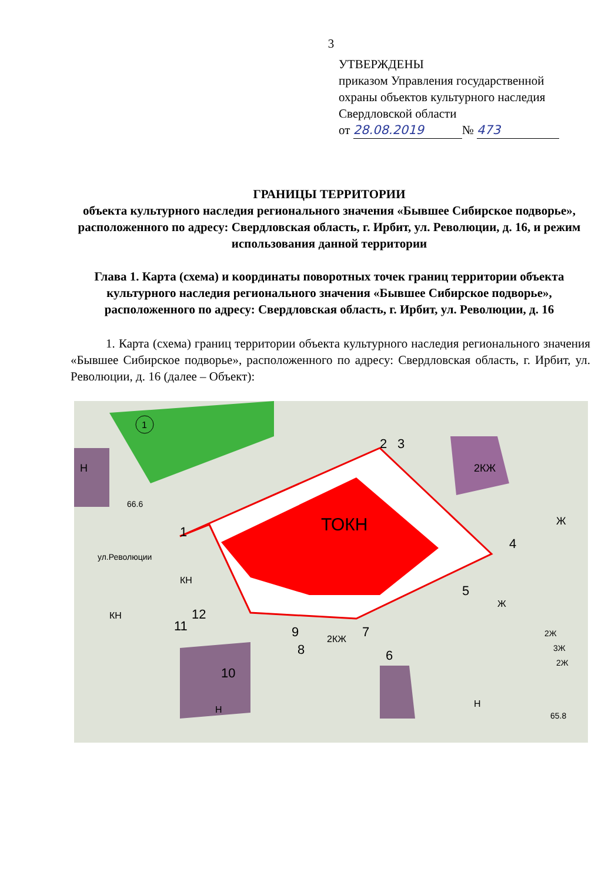3
УТВЕРЖДЕНЫ
приказом Управления государственной
охраны объектов культурного наследия
Свердловской области
от 28.08.2019 № 473
ГРАНИЦЫ ТЕРРИТОРИИ
объекта культурного наследия регионального значения «Бывшее Сибирское подворье», расположенного по адресу: Свердловская область, г. Ирбит, ул. Революции, д. 16, и режим использования данной территории
Глава 1. Карта (схема) и координаты поворотных точек границ территории объекта культурного наследия регионального значения «Бывшее Сибирское подворье», расположенного по адресу: Свердловская область, г. Ирбит, ул. Революции, д. 16
1. Карта (схема) границ территории объекта культурного наследия регионального значения «Бывшее Сибирское подворье», расположенного по адресу: Свердловская область, г. Ирбит, ул. Революции, д. 16 (далее – Объект):
ТОКН
1
2
3
4
5
6
7
8
9
10
11
12
Н
2КЖ
Ж
КН
КН
Ж
2КЖ
Н
Н
2Ж
3Ж
2Ж
65.8
66.6
ул.Революции
1